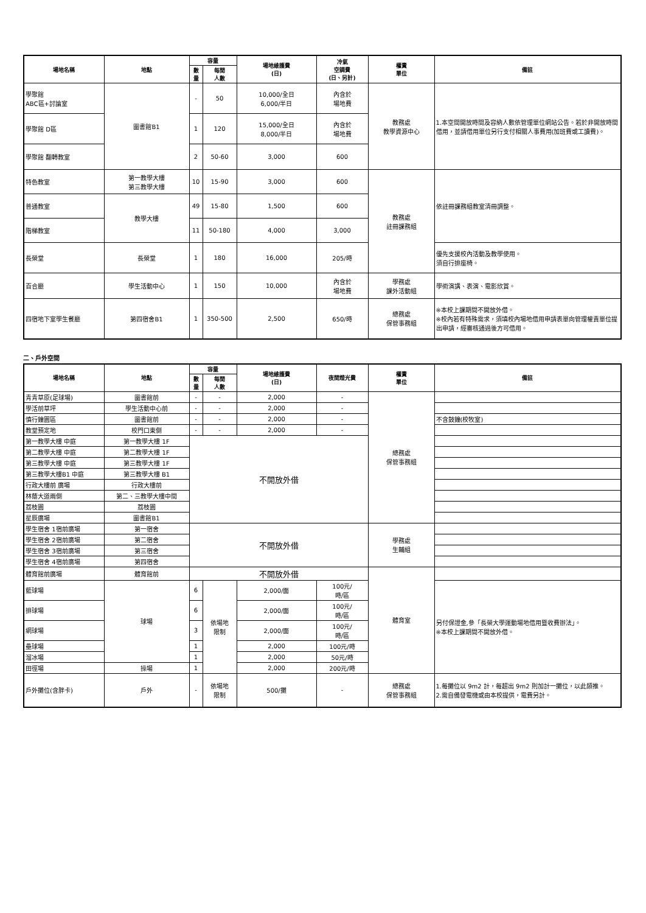| 場地名稱 | 地點 | 容量 | | 場地維護費 (日) | 冷氣 空調費 (日、另計) | 權責 單位 | 備註 |
| --- | --- | --- | --- | --- | --- | --- | --- |
| | | 數 量 | 每間 人數 | | | | |
| 學聚館 ABC區+討論室 | 圖書館B1 | - | 50 | 10,000/全日 6,000/半日 | 內含於 場地費 | 教務處 教學資源中心 | 1.本空間開放時間及容納人數依管理單位網站公告。若於非開放時間借用，並請借用單位另行支付相關人事費用(加班費或工讀費)。 |
| 學聚館 D區 | | 1 | 120 | 15,000/全日 8,000/半日 | 內含於 場地費 | | |
| 學聚館 翻轉教室 | | 2 | 50-60 | 3,000 | 600 | | |
| 特色教室 | 第一教學大樓 第三教學大樓 | 10 | 15-90 | 3,000 | 600 | 教務處 註冊課務組 | 依註冊課務組教室清冊調整。 |
| 普通教室 | 教學大樓 | 49 | 15-80 | 1,500 | 600 | | |
| 階梯教室 | | 11 | 50-180 | 4,000 | 3,000 | | |
| 長榮堂 | 長榮堂 | 1 | 180 | 16,000 | 205/時 | | 優先支援校內活動及教學使用。 須自行排座椅。 |
| 百合廳 | 學生活動中心 | 1 | 150 | 10,000 | 內含於 場地費 | 學務處 課外活動組 | 學術演講、表演、電影欣賞。 |
| 四宿地下室學生餐廳 | 第四宿舍B1 | 1 | 350-500 | 2,500 | 650/時 | 總務處 保管事務組 | ※本校上課期間不開放外借。 ※校內若有特殊需求，須填校內場地借用申請表單向管理權責單位提出申請，經審核通過後方可借用。 |
二、戶外空間
| 場地名稱 | 地點 | 容量 | | 場地維護費 (日) | 夜間燈光費 | 權責 單位 | 備註 |
| --- | --- | --- | --- | --- | --- | --- | --- |
| | | 數 量 | 每間 人數 | | | | |
| 青青草原(足球場) | 圖書館前 | - | - | 2,000 | - | 總務處 保管事務組 | |
| 學活前草坪 | 學生活動中心前 | - | - | 2,000 | - | | |
| 慎行鐘園區 | 圖書館前 | - | - | 2,000 | - | | 不含鼓鐘(校牧室) |
| 教堂預定地 | 校門口東側 | - | - | 2,000 | - | | |
| 第一教學大樓 中庭 | 第一教學大樓 1F | 不開放外借 | | | | | |
| 第二教學大樓 中庭 | 第二教學大樓 1F | | | | | | |
| 第三教學大樓 中庭 | 第三教學大樓 1F | | | | | | |
| 第三教學大樓B1 中庭 | 第三教學大樓 B1 | | | | | | |
| 行政大樓前 廣場 | 行政大樓前 | | | | | | |
| 林蔭大道兩側 | 第二、三教學大樓中間 | | | | | | |
| 荔枝園 | 荔枝園 | | | | | | |
| 星辰廣場 | 圖書館B1 | | | | | | |
| 學生宿舍 1宿前廣場 | 第一宿舍 | 不開放外借 | | | | 學務處 生輔組 | |
| 學生宿舍 2宿前廣場 | 第二宿舍 | | | | | | |
| 學生宿舍 3宿前廣場 | 第三宿舍 | | | | | | |
| 學生宿舍 4宿前廣場 | 第四宿舍 | | | | | | |
| 體育館前廣場 | 體育館前 | 不開放外借 | | | | 體育室 | |
| 籃球場 | 球場 | 6 | 依場地 限制 | 2,000/面 | 100元/ 時/區 | | 另付保證金,參「長榮大學運動場地借用暨收費辦法」。 ※本校上課期間不開放外借。 |
| 排球場 | | 6 | | 2,000/面 | 100元/ 時/區 | | |
| 網球場 | | 3 | | 2,000/面 | 100元/ 時/區 | | |
| 壘球場 | | 1 | | 2,000 | 100元/時 | | |
| 溜冰場 | | 1 | | 2,000 | 50元/時 | | |
| 田徑場 | 操場 | 1 | | 2,000 | 200元/時 | | |
| 戶外攤位(含胖卡) | 戶外 | - | 依場地 限制 | 500/攤 | - | 總務處 保管事務組 | 1.每攤位以 9m2 計，每超出 9m2 則加計一攤位，以此類推。 2.需自備發電機或由本校提供，電費另計。 |